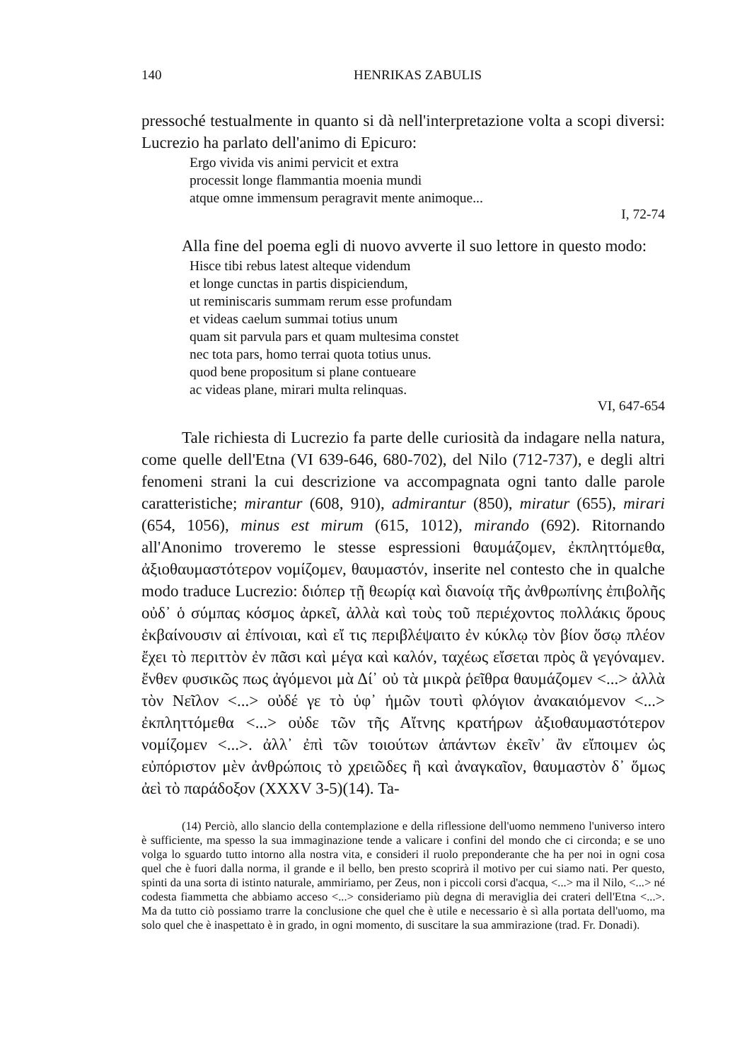140 HENRIKAS ZABULIS
pressoché testualmente in quanto si dà nell'interpretazione volta a scopi diversi: Lucrezio ha parlato dell'animo di Epicuro:
Ergo vivida vis animi pervicit et extra
processit longe flammantia moenia mundi
atque omne immensum peragravit mente animoque...
I, 72-74
Alla fine del poema egli di nuovo avverte il suo lettore in questo modo:
Hisce tibi rebus latest alteque videndum
et longe cunctas in partis dispiciendum,
ut reminiscaris summam rerum esse profundam
et videas caelum summai totius unum
quam sit parvula pars et quam multesima constet
nec tota pars, homo terrai quota totius unus.
quod bene propositum si plane contueare
ac videas plane, mirari multa relinquas.
VI, 647-654
Tale richiesta di Lucrezio fa parte delle curiosità da indagare nella natura, come quelle dell'Etna (VI 639-646, 680-702), del Nilo (712-737), e degli altri fenomeni strani la cui descrizione va accompagnata ogni tanto dalle parole caratteristiche; mirantur (608, 910), admirantur (850), miratur (655), mirari (654, 1056), minus est mirum (615, 1012), mirando (692). Ritornando all'Anonimo troveremo le stesse espressioni θαυμάζομεν, ἐκπληττόμεθα, ἀξιοθαυμαστότερον νομίζομεν, θαυμαστόν, inserite nel contesto che in qualche modo traduce Lucrezio: διόπερ τῇ θεωρίᾳ καὶ διανοίᾳ τῆς ἀνθρωπίνης ἐπιβολῆς οὐδ᾽ ὁ σύμπας κόσμος ἀρκεῖ, ἀλλὰ καὶ τοὺς τοῦ περιέχοντος πολλάκις ὅρους ἐκβαίνουσιν αἱ ἐπίνοιαι, καὶ εἴ τις περιβλέψαιτο ἐν κύκλῳ τὸν βίον ὅσῳ πλέον ἔχει τὸ περιττὸν ἐν πᾶσι καὶ μέγα καὶ καλόν, ταχέως εἴσεται πρὸς ἃ γεγόναμεν. ἔνθεν φυσικῶς πως ἀγόμενοι μὰ Δί᾽ οὐ τὰ μικρὰ ῥεῖθρα θαυμάζομεν <...> ἀλλὰ τὸν Νεῖλον <...> οὐδέ γε τὸ ὑφ᾽ ἡμῶν τουτὶ φλόγιον ἀνακαιόμενον <...> ἐκπληττόμεθα <...> οὐδε τῶν τῆς Αἴτνης κρατήρων ἀξιοθαυμαστότερον νομίζομεν <...>. ἀλλ᾽ ἐπὶ τῶν τοιούτων ἁπάντων ἐκεῖν᾽ ἂν εἴποιμεν ὡς εὐπόριστον μὲν ἀνθρώποις τὸ χρειῶδες ἢ καὶ ἀναγκαῖον, θαυμαστὸν δ᾽ ὅμως ἀεὶ τὸ παράδοξον (XXXV 3-5)(14). Ta-
(14) Perciò, allo slancio della contemplazione e della riflessione dell'uomo nemmeno l'universo intero è sufficiente, ma spesso la sua immaginazione tende a valicare i confini del mondo che ci circonda; e se uno volga lo sguardo tutto intorno alla nostra vita, e consideri il ruolo preponderante che ha per noi in ogni cosa quel che è fuori dalla norma, il grande e il bello, ben presto scoprirà il motivo per cui siamo nati. Per questo, spinti da una sorta di istinto naturale, ammiriamo, per Zeus, non i piccoli corsi d'acqua, <...> ma il Nilo, <...> né codesta fiammetta che abbiamo acceso <...> consideriamo più degna di meraviglia dei crateri dell'Etna <...>. Ma da tutto ciò possiamo trarre la conclusione che quel che è utile e necessario è sì alla portata dell'uomo, ma solo quel che è inaspettato è in grado, in ogni momento, di suscitare la sua ammirazione (trad. Fr. Donadi).